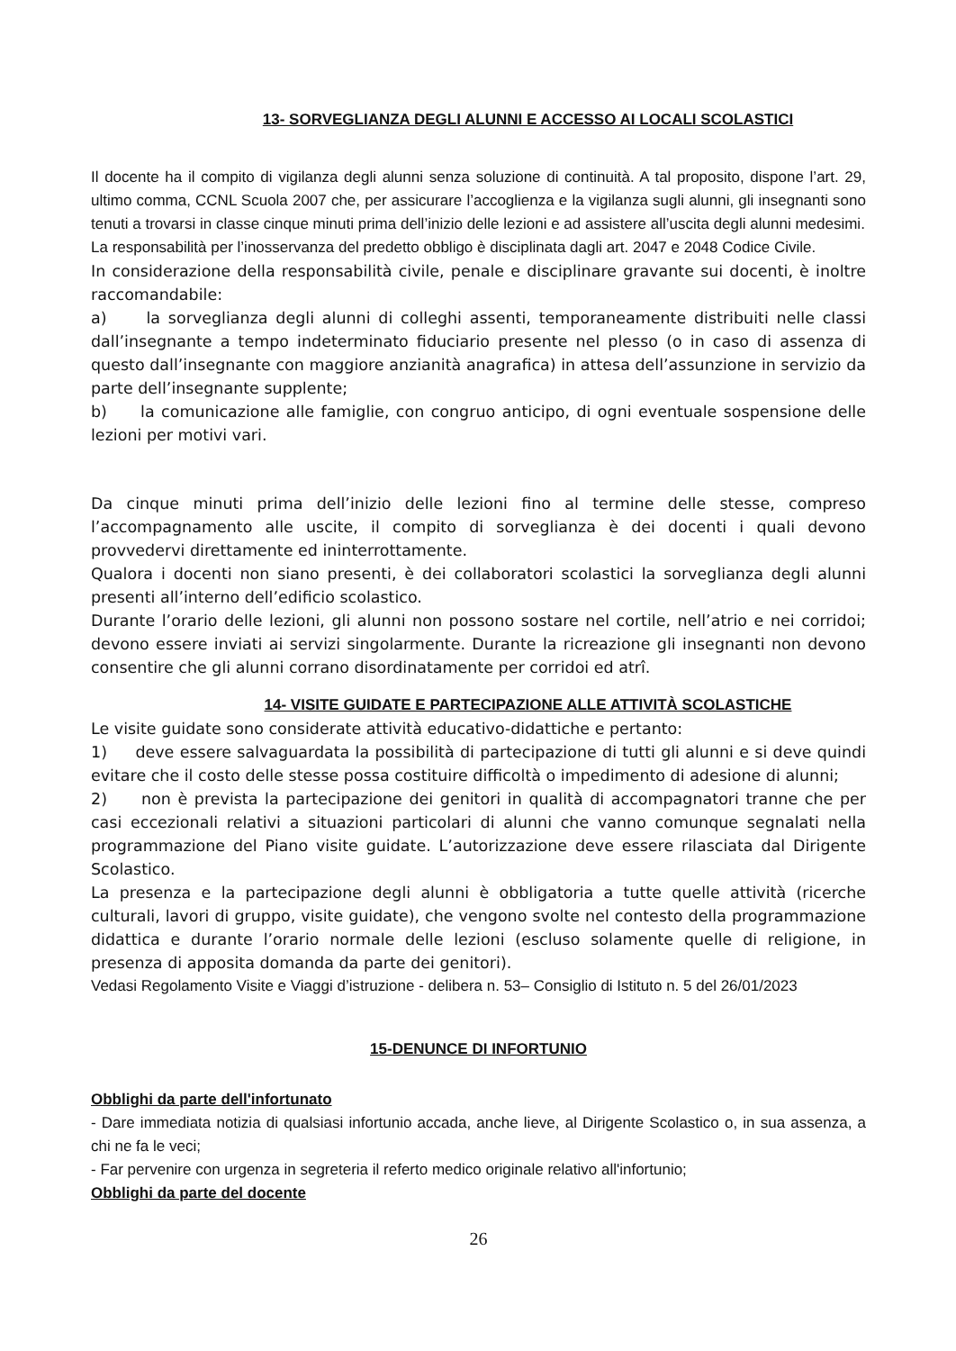13- SORVEGLIANZA DEGLI ALUNNI E ACCESSO AI LOCALI SCOLASTICI
Il docente ha il compito di vigilanza degli alunni senza soluzione di continuità. A tal proposito, dispone l’art. 29, ultimo comma, CCNL Scuola 2007 che, per assicurare l’accoglienza e la vigilanza sugli alunni, gli insegnanti sono tenuti a trovarsi in classe cinque minuti prima dell’inizio delle lezioni e ad assistere all’uscita degli alunni medesimi.
La responsabilità per l’inosservanza del predetto obbligo è disciplinata dagli art. 2047 e 2048 Codice Civile.
In considerazione della responsabilità civile, penale e disciplinare gravante sui docenti, è inoltre raccomandabile:
a) la sorveglianza degli alunni di colleghi assenti, temporaneamente distribuiti nelle classi dall’insegnante a tempo indeterminato fiduciario presente nel plesso (o in caso di assenza di questo dall’insegnante con maggiore anzianità anagrafica) in attesa dell’assunzione in servizio da parte dell’insegnante supplente;
b) la comunicazione alle famiglie, con congruo anticipo, di ogni eventuale sospensione delle lezioni per motivi vari.
Da cinque minuti prima dell’inizio delle lezioni fino al termine delle stesse, compreso l’accompagnamento alle uscite, il compito di sorveglianza è dei docenti i quali devono provvedervi direttamente ed ininterrottamente.
Qualora i docenti non siano presenti, è dei collaboratori scolastici la sorveglianza degli alunni presenti all’interno dell’edificio scolastico.
Durante l’orario delle lezioni, gli alunni non possono sostare nel cortile, nell’atrio e nei corridoi; devono essere inviati ai servizi singolarmente. Durante la ricreazione gli insegnanti non devono consentire che gli alunni corrano disordinatamente per corridoi ed atrî.
14- VISITE GUIDATE E PARTECIPAZIONE ALLE ATTIVITÀ SCOLASTICHE
Le visite guidate sono considerate attività educativo-didattiche e pertanto:
1) deve essere salvaguardata la possibilità di partecipazione di tutti gli alunni e si deve quindi evitare che il costo delle stesse possa costituire difficoltà o impedimento di adesione di alunni;
2) non è prevista la partecipazione dei genitori in qualità di accompagnatori tranne che per casi eccezionali relativi a situazioni particolari di alunni che vanno comunque segnalati nella programmazione del Piano visite guidate. L’autorizzazione deve essere rilasciata dal Dirigente Scolastico.
La presenza e la partecipazione degli alunni è obbligatoria a tutte quelle attività (ricerche culturali, lavori di gruppo, visite guidate), che vengono svolte nel contesto della programmazione didattica e durante l’orario normale delle lezioni (escluso solamente quelle di religione, in presenza di apposita domanda da parte dei genitori).
Vedasi Regolamento Visite e Viaggi d’istruzione - delibera n. 53– Consiglio di Istituto n. 5 del 26/01/2023
15-DENUNCE DI INFORTUNIO
Obblighi da parte dell'infortunato
- Dare immediata notizia di qualsiasi infortunio accada, anche lieve, al Dirigente Scolastico o, in sua assenza, a chi ne fa le veci;
- Far pervenire con urgenza in segreteria il referto medico originale relativo all'infortunio;
Obblighi da parte del docente
26